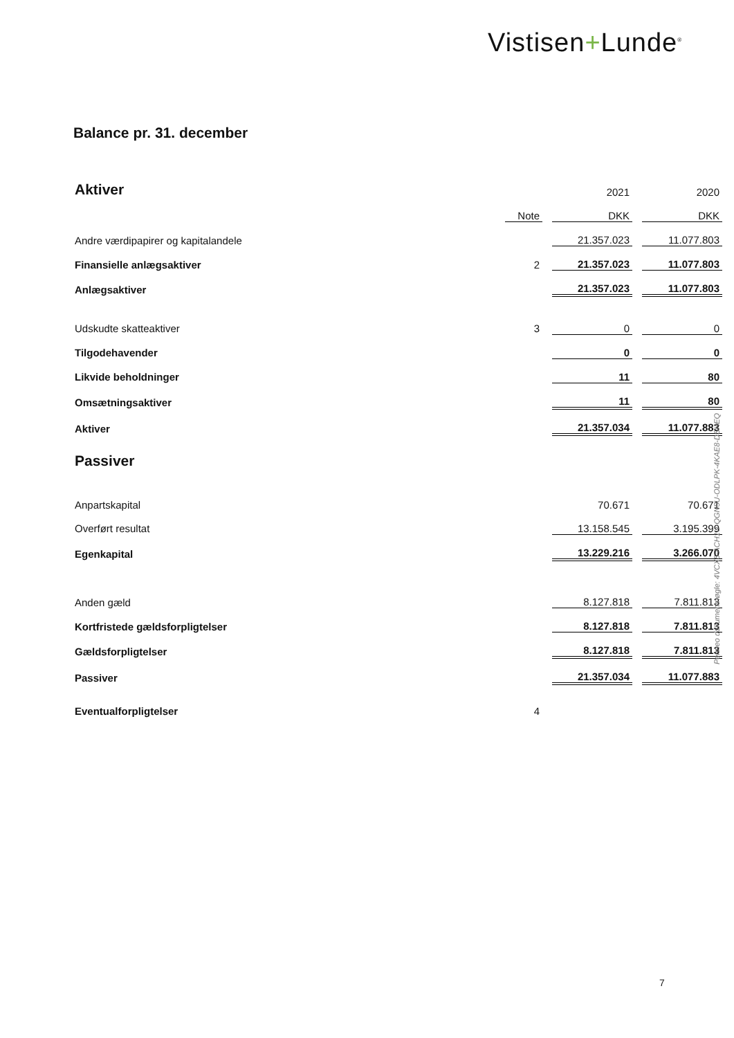Vistisen+Lunde<sup>®</sup>
Balance pr. 31. december
| Aktiver | | | | 2021 | | 2020 |
| | | Note | | DKK | | DKK |
| Andre værdipapirer og kapitalandele | | | | 21.357.023 | | 11.077.803 |
| Finansielle anlægsaktiver | | 2 | | 21.357.023 | | 11.077.803 |
| Anlægsaktiver | | | | 21.357.023 | | 11.077.803 |
| Udskudte skatteaktiver | | 3 | | 0 | | 0 |
| Tilgodehavender | | | | 0 | | 0 |
| Likvide beholdninger | | | | 11 | | 80 |
| Omsætningsaktiver | | | | 11 | | 80 |
| Aktiver | | | | 21.357.034 | | 11.077.883 |
| Passiver | | | | | | |
| Anpartskapital | | | | 70.671 | | 70.671 |
| Overført resultat | | | | 13.158.545 | | 3.195.399 |
| Egenkapital | | | | 13.229.216 | | 3.266.070 |
| Anden gæld | | | | 8.127.818 | | 7.811.813 |
| Kortfristede gældsforpligtelser | | | | 8.127.818 | | 7.811.813 |
| Gældsforpligtelser | | | | 8.127.818 | | 7.811.813 |
| Passiver | | | | 21.357.034 | | 11.077.883 |
| Eventualforpligtelser | | 4 | | | | |
Penneo dokumentnøgle: 4VCX5-ACH1U-QGN5U-ODLPK-4KAE8-DSHEQ
7